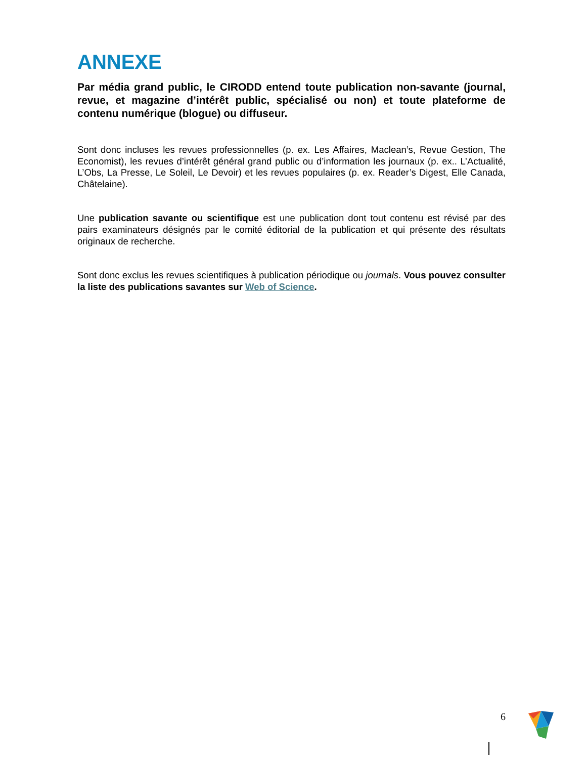ANNEXE
Par média grand public, le CIRODD entend toute publication non-savante (journal, revue, et magazine d’intérêt public, spécialisé ou non) et toute plateforme de contenu numérique (blogue) ou diffuseur.
Sont donc incluses les revues professionnelles (p. ex. Les Affaires, Maclean’s, Revue Gestion, The Economist), les revues d’intérêt général grand public ou d’information les journaux (p. ex.. L’Actualité, L’Obs, La Presse, Le Soleil, Le Devoir) et les revues populaires (p. ex. Reader’s Digest, Elle Canada, Châtelaine).
Une publication savante ou scientifique est une publication dont tout contenu est révisé par des pairs examinateurs désignés par le comité éditorial de la publication et qui présente des résultats originaux de recherche.
Sont donc exclus les revues scientifiques à publication périodique ou journals. Vous pouvez consulter la liste des publications savantes sur Web of Science.
6